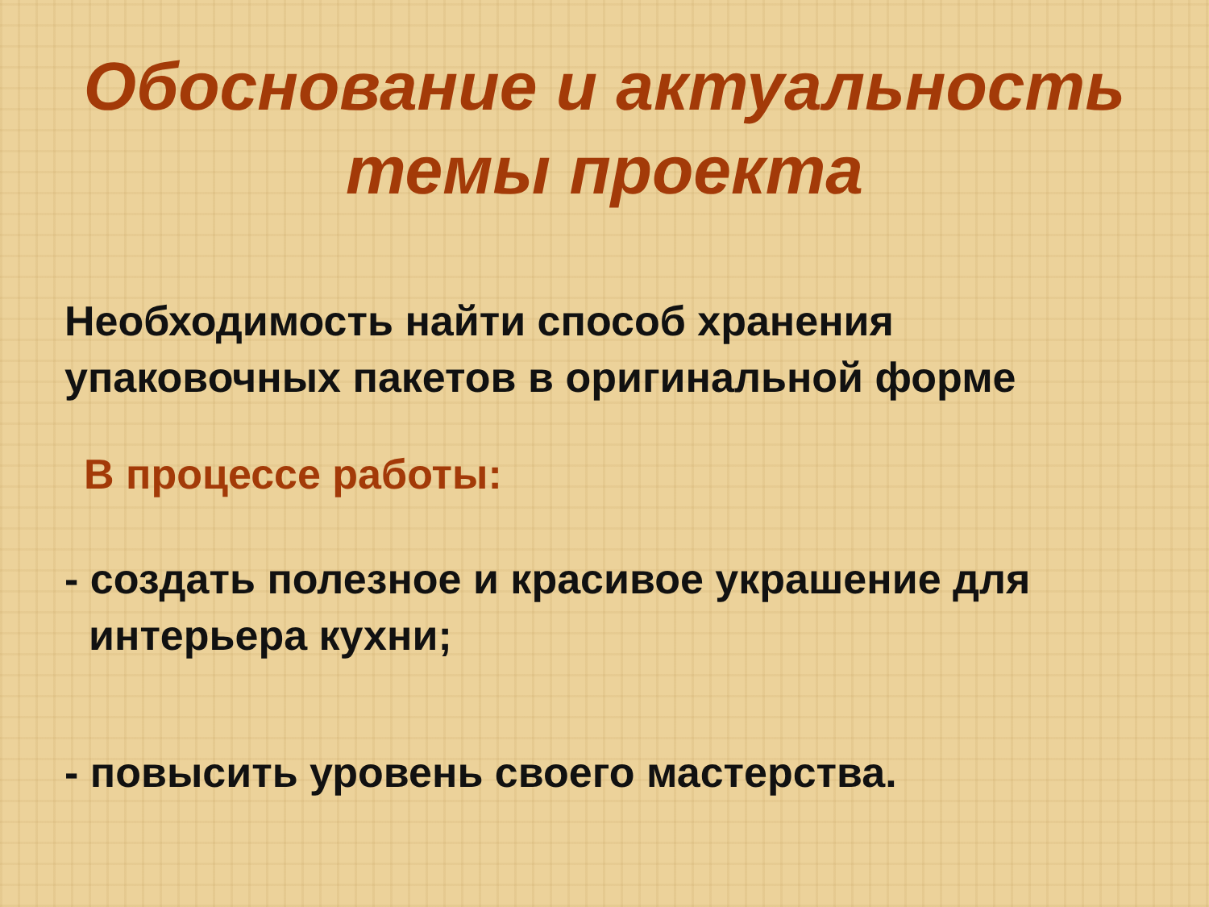Обоснование и актуальность
темы проекта
Необходимость найти способ хранения
упаковочных пакетов в оригинальной форме
В процессе работы:
- создать полезное и красивое украшение для интерьера кухни;
- повысить уровень своего мастерства.